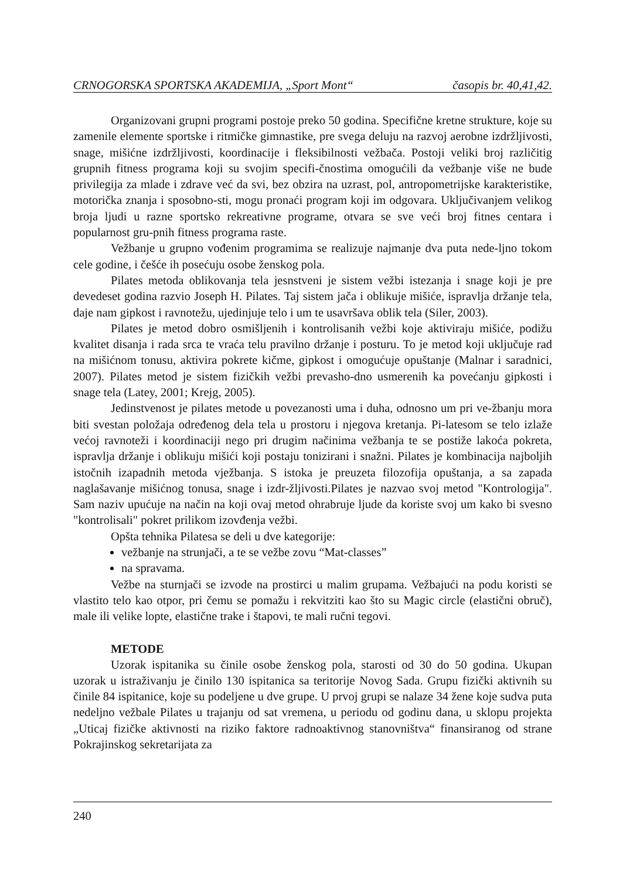CRNOGORSKA SPORTSKA AKADEMIJA, „Sport Mont“časopis br. 40,41,42.
Organizovani grupni programi postoje preko 50 godina. Specifične kretne strukture, koje su zamenile elemente sportske i ritmičke gimnastike, pre svega deluju na razvoj aerobne izdržljivosti, snage, mišićne izdržljivosti, koordinacije i fleksibilnosti vežbača. Postoji veliki broj različitig grupnih fitness programa koji su svojim specifi-čnostima omogućili da vežbanje više ne bude privilegija za mlade i zdrave već da svi, bez obzira na uzrast, pol, antropometrijske karakteristike, motorička znanja i sposobno-sti, mogu pronaći program koji im odgovara. Uključivanjem velikog broja ljudi u razne sportsko rekreativne programe, otvara se sve veći broj fitnes centara i popularnost gru-pnih fitness programa raste.
Vežbanje u grupno vođenim programima se realizuje najmanje dva puta nede-ljno tokom cele godine, i češće ih posećuju osobe ženskog pola.
Pilates metoda oblikovanja tela jesnstveni je sistem vežbi istezanja i snage koji je pre devedeset godina razvio Joseph H. Pilates. Taj sistem jača i oblikuje mišiće, ispravlja držanje tela, daje nam gipkost i ravnotežu, ujedinjuje telo i um te usavršava oblik tela (Siler, 2003).
Pilates je metod dobro osmišljenih i kontrolisanih vežbi koje aktiviraju mišiće, podižu kvalitet disanja i rada srca te vraća telu pravilno držanje i posturu. To je metod koji uključuje rad na mišićnom tonusu, aktivira pokrete kičme, gipkost i omogućuje opuštanje (Malnar i saradnici, 2007). Pilates metod je sistem fizičkih vežbi prevasho-dno usmerenih ka povećanju gipkosti i snage tela (Latey, 2001; Krejg, 2005).
Jedinstvenost je pilates metode u povezanosti uma i duha, odnosno um pri ve-žbanju mora biti svestan položaja određenog dela tela u prostoru i njegova kretanja. Pi-latesom se telo izlaže većoj ravnoteži i koordinaciji nego pri drugim načinima vežbanja te se postiže lakoća pokreta, ispravlja držanje i oblikuju mišići koji postaju tonizirani i snažni. Pilates je kombinacija najboljih istočnih izapadnih metoda vježbanja. S istoka je preuzeta filozofija opuštanja, a sa zapada naglašavanje mišićnog tonusa, snage i izdr-žljivosti.Pilates je nazvao svoj metod "Kontrologija". Sam naziv upućuje na način na koji ovaj metod ohrabruje ljude da koriste svoj um kako bi svesno "kontrolisali" pokret prilikom izovđenja vežbi.
Opšta tehnika Pilatesa se deli u dve kategorije:
vežbanje na strunjači, a te se vežbe zovu “Mat-classes”
na spravama.
Vežbe na sturnjači se izvode na prostirci u malim grupama. Vežbajući na podu koristi se vlastito telo kao otpor, pri čemu se pomažu i rekvitziti kao što su Magic circle (elastični obruč), male ili velike lopte, elastične trake i štapovi, te mali ručni tegovi.
METODE
Uzorak ispitanika su činile osobe ženskog pola, starosti od 30 do 50 godina. Ukupan uzorak u istraživanju je činilo 130 ispitanica sa teritorije Novog Sada. Grupu fizički aktivnih su činile 84 ispitanice, koje su podeljene u dve grupe. U prvoj grupi se nalaze 34 žene koje sudva puta nedeljno vežbale Pilates u trajanju od sat vremena, u periodu od godinu dana, u sklopu projekta „Uticaj fizičke aktivnosti na riziko faktore radnoaktivnog stanovništva“ finansiranog od strane Pokrajinskog sekretarijata za
240